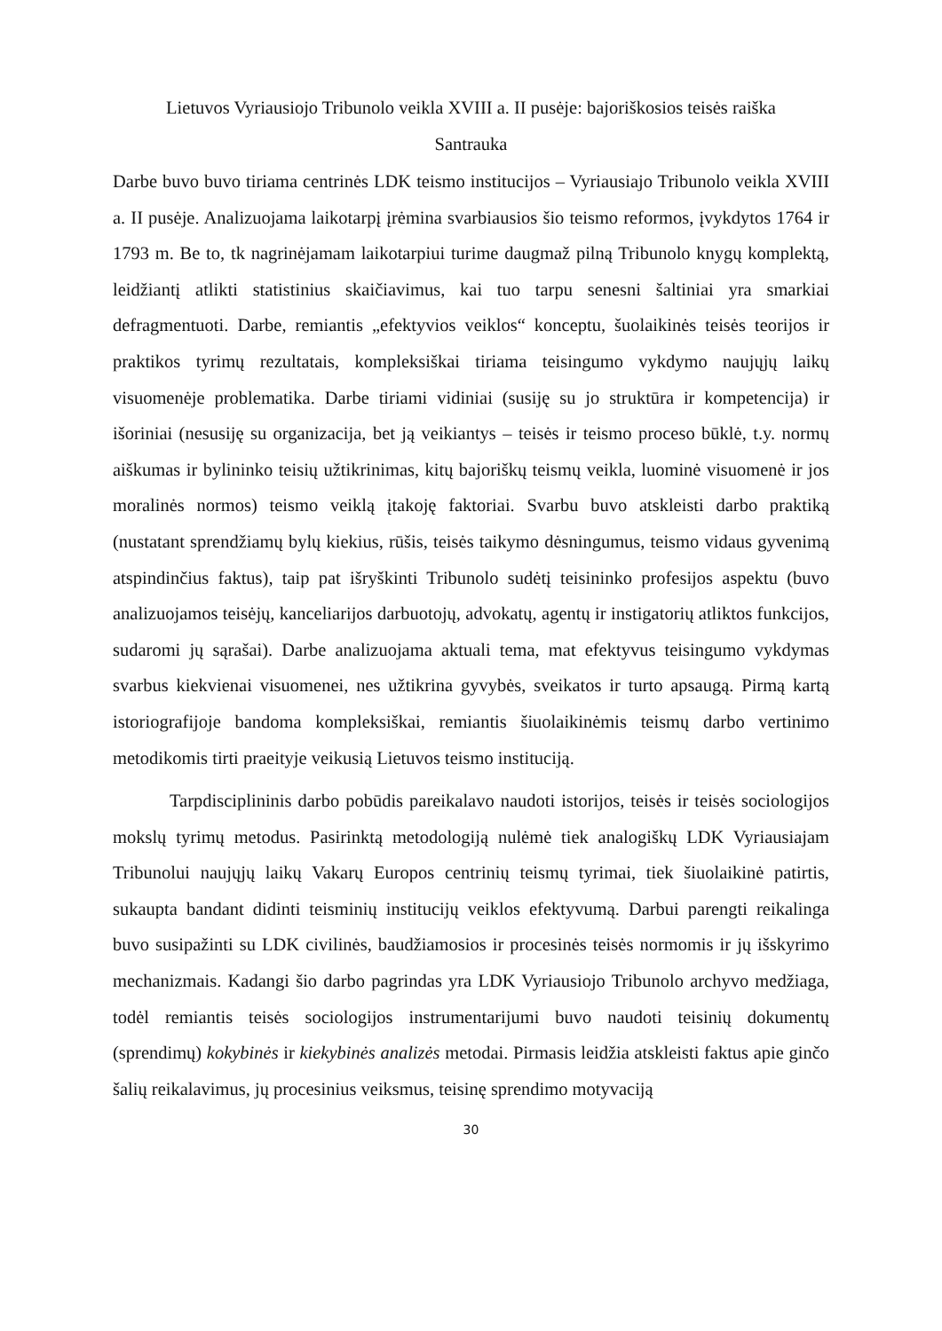Lietuvos Vyriausiojo Tribunolo veikla XVIII a. II pusėje: bajoriškosios teisės raiška
Santrauka
Darbe buvo buvo tiriama centrinės LDK teismo institucijos – Vyriausiajo Tribunolo veikla XVIII a. II pusėje. Analizuojama laikotarpį įrėmina svarbiausios šio teismo reformos, įvykdytos 1764 ir 1793 m. Be to, tk nagrinėjamam laikotarpiui turime daugmaž pilną Tribunolo knygų komplektą, leidžiantį atlikti statistinius skaičiavimus, kai tuo tarpu senesni šaltiniai yra smarkiai defragmentuoti. Darbe, remiantis „efektyvios veiklos“ konceptu, šuolaikinės teisės teorijos ir praktikos tyrimų rezultatais, kompleksiškai tiriama teisingumo vykdymo naujųjų laikų visuomenėje problematika. Darbe tiriami vidiniai (susiję su jo struktūra ir kompetencija) ir išoriniai (nesusiję su organizacija, bet ją veikiantys – teisės ir teismo proceso būklė, t.y. normų aiškumas ir bylininko teisių užtikrinimas, kitų bajoriškų teismų veikla, luominė visuomenė ir jos moralinės normos) teismo veiklą įtakoję faktoriai. Svarbu buvo atskleisti darbo praktiką (nustatant sprendžiamų bylų kiekius, rūšis, teisės taikymo dėsningumus, teismo vidaus gyvenimą atspindinčius faktus), taip pat išryškinti Tribunolo sudėtį teisininko profesijos aspektu (buvo analizuojamos teisėjų, kanceliarijos darbuotojų, advokatų, agentų ir instigatorių atliktos funkcijos, sudaromi jų sąrašai). Darbe analizuojama aktuali tema, mat efektyvus teisingumo vykdymas svarbus kiekvienai visuomenei, nes užtikrina gyvybės, sveikatos ir turto apsaugą. Pirmą kartą istoriografijoje bandoma kompleksiškai, remiantis šiuolaikinėmis teismų darbo vertinimo metodikomis tirti praeityje veikusią Lietuvos teismo instituciją.
Tarpdisciplininis darbo pobūdis pareikalavo naudoti istorijos, teisės ir teisės sociologijos mokslų tyrimų metodus. Pasirinktą metodologiją nulėmė tiek analogiškų LDK Vyriausiajam Tribunolui naujųjų laikų Vakarų Europos centrinių teismų tyrimai, tiek šiuolaikinė patirtis, sukaupta bandant didinti teisminių institucijų veiklos efektyvumą. Darbui parengti reikalinga buvo susipažinti su LDK civilinės, baudžiamosios ir procesinės teisės normomis ir jų išskyrimo mechanizmais. Kadangi šio darbo pagrindas yra LDK Vyriausiojo Tribunolo archyvo medžiaga, todėl remiantis teisės sociologijos instrumentarijumi buvo naudoti teisinių dokumentų (sprendimų) kokybinės ir kiekybinės analizės metodai. Pirmasis leidžia atskleisti faktus apie ginčo šalių reikalavimus, jų procesinius veiksmus, teisinę sprendimo motyvaciją
30